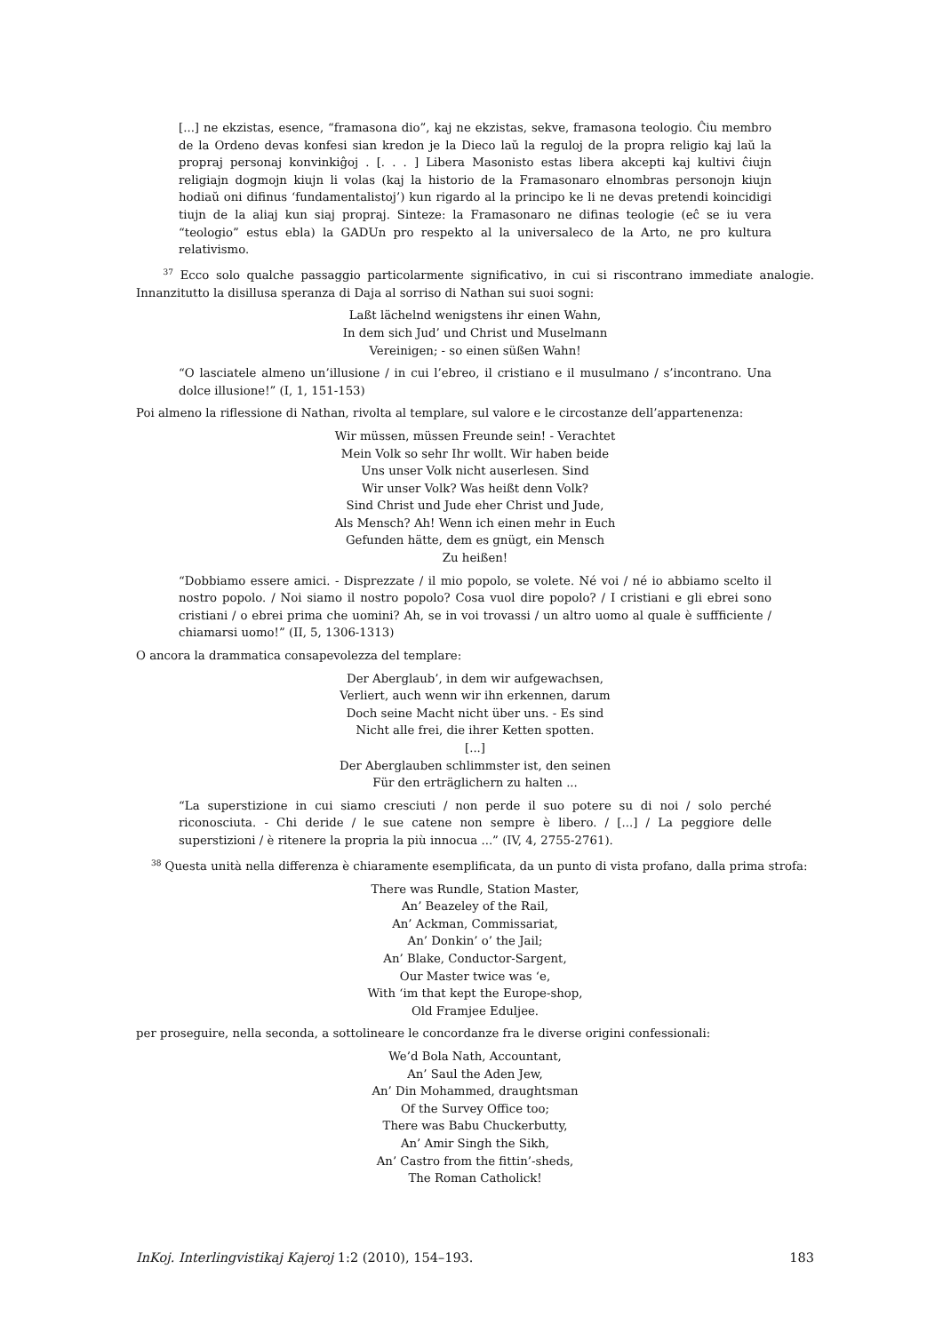[...] ne ekzistas, esence, “framasona dio”, kaj ne ekzistas, sekve, framasona teologio. Ĉiu membro de la Ordeno devas konfesi sian kredon je la Dieco laŭ la reguloj de la propra religio kaj laŭ la propraj personaj konvinkiĝoj . [. . . ] Libera Masonisto estas libera akcepti kaj kultivi ĉiujn religiajn dogmojn kiujn li volas (kaj la historio de la Framasonaro elnombras personojn kiujn hodiaŭ oni difinus ‘fundamentalistoj’) kun rigardo al la principo ke li ne devas pretendi koincidigi tiujn de la aliaj kun siaj propraj. Sinteze: la Framasonaro ne difinas teologie (eĉ se iu vera “teologio” estus ebla) la GADUn pro respekto al la universaleco de la Arto, ne pro kultura relativismo.
<sup>37</sup> Ecco solo qualche passaggio particolarmente significativo, in cui si riscontrano immediate analogie. Innanzitutto la disillusa speranza di Daja al sorriso di Nathan sui suoi sogni:
Laßt lächelnd wenigstens ihr einen Wahn,
In dem sich Jud’ und Christ und Muselmann
Vereinigen; - so einen süßen Wahn!
“O lasciatele almeno un’illusione / in cui l’ebreo, il cristiano e il musulmano / s’incontrano. Una dolce illusione!” (I, 1, 151-153)
Poi almeno la riflessione di Nathan, rivolta al templare, sul valore e le circostanze dell’appartenenza:
Wir müssen, müssen Freunde sein! - Verachtet
Mein Volk so sehr Ihr wollt. Wir haben beide
Uns unser Volk nicht auserlesen. Sind
Wir unser Volk? Was heißt denn Volk?
Sind Christ und Jude eher Christ und Jude,
Als Mensch? Ah! Wenn ich einen mehr in Euch
Gefunden hätte, dem es gnügt, ein Mensch
Zu heißen!
“Dobbiamo essere amici. - Disprezzate / il mio popolo, se volete. Né voi / né io abbiamo scelto il nostro popolo. / Noi siamo il nostro popolo? Cosa vuol dire popolo? / I cristiani e gli ebrei sono cristiani / o ebrei prima che uomini? Ah, se in voi trovassi / un altro uomo al quale è suffficiente / chiamarsi uomo!” (II, 5, 1306-1313)
O ancora la drammatica consapevolezza del templare:
Der Aberglaub’, in dem wir aufgewachsen,
Verliert, auch wenn wir ihn erkennen, darum
Doch seine Macht nicht über uns. - Es sind
Nicht alle frei, die ihrer Ketten spotten.
[...]
Der Aberglauben schlimmster ist, den seinen
Für den erträglichern zu halten ...
“La superstizione in cui siamo cresciuti / non perde il suo potere su di noi / solo perché riconosciuta. - Chi deride / le sue catene non sempre è libero. / [...] / La peggiore delle superstizioni / è ritenere la propria la più innocua ...” (IV, 4, 2755-2761).
<sup>38</sup> Questa unità nella differenza è chiaramente esemplificata, da un punto di vista profano, dalla prima strofa:
There was Rundle, Station Master,
An’ Beazeley of the Rail,
An’ Ackman, Commissariat,
An’ Donkin’ o’ the Jail;
An’ Blake, Conductor-Sargent,
Our Master twice was ‘e,
With ‘im that kept the Europe-shop,
Old Framjee Eduljee.
per proseguire, nella seconda, a sottolineare le concordanze fra le diverse origini confessionali:
We’d Bola Nath, Accountant,
An’ Saul the Aden Jew,
An’ Din Mohammed, draughtsman
Of the Survey Office too;
There was Babu Chuckerbutty,
An’ Amir Singh the Sikh,
An’ Castro from the fittin’-sheds,
The Roman Catholick!
InKoj. Interlingvistikaj Kajeroj 1:2 (2010), 154–193. 183